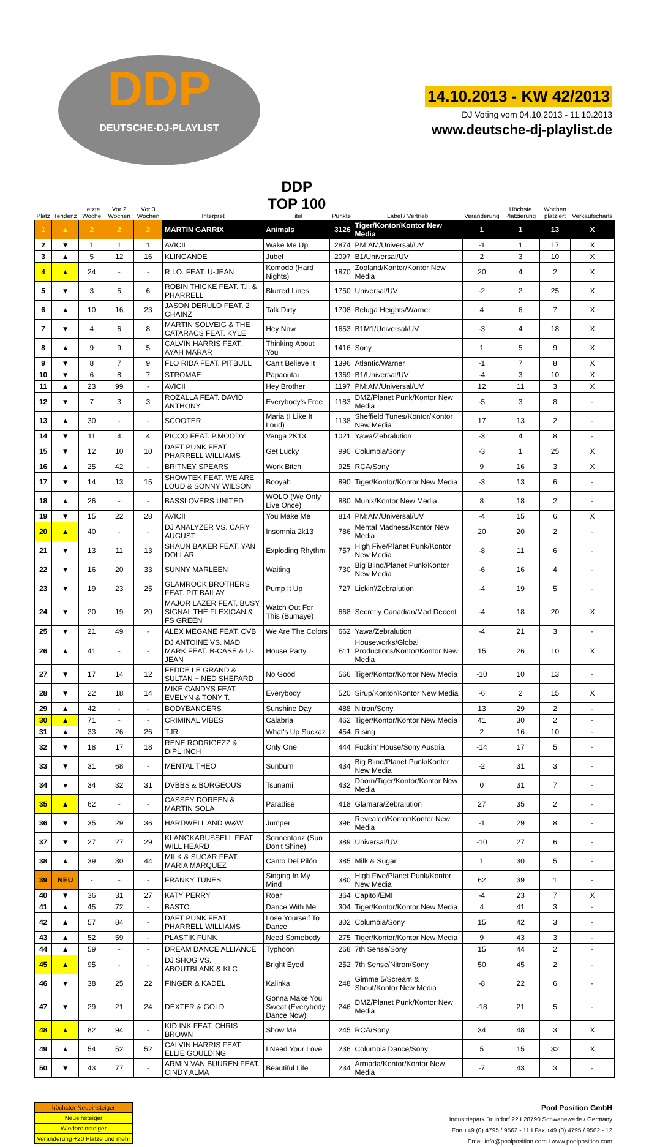DDP
DEUTSCHE-DJ-PLAYLIST
14.10.2013 - KW 42/2013
DJ Voting vom 04.10.2013 - 11.10.2013
www.deutsche-dj-playlist.de
| Platz | Tendenz | Letzte Woche | Vor 2 Wochen | Vor 3 Wochen | Interpret | DDP TOP 100 Titel | Punkte | Label / Vertrieb | Veränderung | Höchste Platzierung | Wochen platziert | Verkaufscharts |
| --- | --- | --- | --- | --- | --- | --- | --- | --- | --- | --- | --- | --- |
| 1 | ▲ | 2 | 2 | 2 | MARTIN GARRIX | Animals | 3126 | Tiger/Kontor/Kontor New Media | 1 | 1 | 13 | X |
| 2 | ▼ | 1 | 1 | 1 | AVICII | Wake Me Up | 2874 | PM:AM/Universal/UV | -1 | 1 | 17 | X |
| 3 | ▲ | 5 | 12 | 16 | KLINGANDE | Jubel | 2097 | B1/Universal/UV | 2 | 3 | 10 | X |
| 4 | ▲ | 24 | - | - | R.I.O. FEAT. U-JEAN | Komodo (Hard Nights) | 1870 | Zooland/Kontor/Kontor New Media | 20 | 4 | 2 | X |
| 5 | ▼ | 3 | 5 | 6 | ROBIN THICKE FEAT. T.I. & PHARRELL | Blurred Lines | 1750 | Universal/UV | -2 | 2 | 25 | X |
| 6 | ▲ | 10 | 16 | 23 | JASON DERULO FEAT. 2 CHAINZ | Talk Dirty | 1708 | Beluga Heights/Warner | 4 | 6 | 7 | X |
| 7 | ▼ | 4 | 6 | 8 | MARTIN SOLVEIG & THE CATARACS FEAT. KYLE | Hey Now | 1653 | B1M1/Universal/UV | -3 | 4 | 18 | X |
| 8 | ▲ | 9 | 9 | 5 | CALVIN HARRIS FEAT. AYAH MARAR | Thinking About You | 1416 | Sony | 1 | 5 | 9 | X |
| 9 | ▼ | 8 | 7 | 9 | FLO RIDA FEAT. PITBULL | Can't Believe It | 1396 | Atlantic/Warner | -1 | 7 | 8 | X |
| 10 | ▼ | 6 | 8 | 7 | STROMAE | Papaoutai | 1369 | B1/Universal/UV | -4 | 3 | 10 | X |
| 11 | ▲ | 23 | 99 | - | AVICII | Hey Brother | 1197 | PM:AM/Universal/UV | 12 | 11 | 3 | X |
| 12 | ▼ | 7 | 3 | 3 | ROZALLA FEAT. DAVID ANTHONY | Everybody's Free | 1183 | DMZ/Planet Punk/Kontor New Media | -5 | 3 | 8 | - |
| 13 | ▲ | 30 | - | - | SCOOTER | Maria (I Like It Loud) | 1138 | Sheffield Tunes/Kontor/Kontor New Media | 17 | 13 | 2 | - |
| 14 | ▼ | 11 | 4 | 4 | PICCO FEAT. P.MOODY | Venga 2K13 | 1021 | Yawa/Zebralution | -3 | 4 | 8 | - |
| 15 | ▼ | 12 | 10 | 10 | DAFT PUNK FEAT. PHARRELL WILLIAMS | Get Lucky | 990 | Columbia/Sony | -3 | 1 | 25 | X |
| 16 | ▲ | 25 | 42 | - | BRITNEY SPEARS | Work Bitch | 925 | RCA/Sony | 9 | 16 | 3 | X |
| 17 | ▼ | 14 | 13 | 15 | SHOWTEK FEAT. WE ARE LOUD & SONNY WILSON | Booyah | 890 | Tiger/Kontor/Kontor New Media | -3 | 13 | 6 | - |
| 18 | ▲ | 26 | - | - | BASSLOVERS UNITED | WOLO (We Only Live Once) | 880 | Munix/Kontor New Media | 8 | 18 | 2 | - |
| 19 | ▼ | 15 | 22 | 28 | AVICII | You Make Me | 814 | PM:AM/Universal/UV | -4 | 15 | 6 | X |
| 20 | ▲ | 40 | - | - | DJ ANALYZER VS. CARY AUGUST | Insomnia 2k13 | 786 | Mental Madness/Kontor New Media | 20 | 20 | 2 | - |
| 21 | ▼ | 13 | 11 | 13 | SHAUN BAKER FEAT. YAN DOLLAR | Exploding Rhythm | 757 | High Five/Planet Punk/Kontor New Media | -8 | 11 | 6 | - |
| 22 | ▼ | 16 | 20 | 33 | SUNNY MARLEEN | Waiting | 730 | Big Blind/Planet Punk/Kontor New Media | -6 | 16 | 4 | - |
| 23 | ▼ | 19 | 23 | 25 | GLAMROCK BROTHERS FEAT. PIT BAILAY | Pump It Up | 727 | Lickin'/Zebralution | -4 | 19 | 5 | - |
| 24 | ▼ | 20 | 19 | 20 | MAJOR LAZER FEAT. BUSY SIGNAL THE FLEXICAN & FS GREEN | Watch Out For This (Bumaye) | 668 | Secretly Canadian/Mad Decent | -4 | 18 | 20 | X |
| 25 | ▼ | 21 | 49 | - | ALEX MEGANE FEAT. CVB | We Are The Colors | 662 | Yawa/Zebralution | -4 | 21 | 3 | - |
| 26 | ▲ | 41 | - | - | DJ ANTOINE VS. MAD MARK FEAT. B-CASE & U-JEAN | House Party | 611 | Houseworks/Global Productions/Kontor/Kontor New Media | 15 | 26 | 10 | X |
| 27 | ▼ | 17 | 14 | 12 | FEDDE LE GRAND & SULTAN + NED SHEPARD | No Good | 566 | Tiger/Kontor/Kontor New Media | -10 | 10 | 13 | - |
| 28 | ▼ | 22 | 18 | 14 | MIKE CANDYS FEAT. EVELYN & TONY T. | Everybody | 520 | Sirup/Kontor/Kontor New Media | -6 | 2 | 15 | X |
| 29 | ▲ | 42 | - | - | BODYBANGERS | Sunshine Day | 488 | Nitron/Sony | 13 | 29 | 2 | - |
| 30 | ▲ | 71 | - | - | CRIMINAL VIBES | Calabria | 462 | Tiger/Kontor/Kontor New Media | 41 | 30 | 2 | - |
| 31 | ▲ | 33 | 26 | 26 | TJR | What's Up Suckaz | 454 | Rising | 2 | 16 | 10 | - |
| 32 | ▼ | 18 | 17 | 18 | RENE RODRIGEZZ & DIPL.INCH | Only One | 444 | Fuckin' House/Sony Austria | -14 | 17 | 5 | - |
| 33 | ▼ | 31 | 68 | - | MENTAL THEO | Sunburn | 434 | Big Blind/Planet Punk/Kontor New Media | -2 | 31 | 3 | - |
| 34 | ● | 34 | 32 | 31 | DVBBS & BORGEOUS | Tsunami | 432 | Doorn/Tiger/Kontor/Kontor New Media | 0 | 31 | 7 | - |
| 35 | ▲ | 62 | - | - | CASSEY DOREEN & MARTIN SOLA | Paradise | 418 | Glamara/Zebralution | 27 | 35 | 2 | - |
| 36 | ▼ | 35 | 29 | 36 | HARDWELL AND W&W | Jumper | 396 | Revealed/Kontor/Kontor New Media | -1 | 29 | 8 | - |
| 37 | ▼ | 27 | 27 | 29 | KLANGKARUSSELL FEAT. WILL HEARD | Sonnentanz (Sun Don't Shine) | 389 | Universal/UV | -10 | 27 | 6 | - |
| 38 | ▲ | 39 | 30 | 44 | MILK & SUGAR FEAT. MARIA MARQUEZ | Canto Del Pilón | 385 | Milk & Sugar | 1 | 30 | 5 | - |
| 39 | NEU | - | - | - | FRANKY TUNES | Singing In My Mind | 380 | High Five/Planet Punk/Kontor New Media | 62 | 39 | 1 | - |
| 40 | ▼ | 36 | 31 | 27 | KATY PERRY | Roar | 364 | Capitol/EMI | -4 | 23 | 7 | X |
| 41 | ▲ | 45 | 72 | - | BASTO | Dance With Me | 304 | Tiger/Kontor/Kontor New Media | 4 | 41 | 3 | - |
| 42 | ▲ | 57 | 84 | - | DAFT PUNK FEAT. PHARRELL WILLIAMS | Lose Yourself To Dance | 302 | Columbia/Sony | 15 | 42 | 3 | - |
| 43 | ▲ | 52 | 59 | - | PLASTIK FUNK | Need Somebody | 275 | Tiger/Kontor/Kontor New Media | 9 | 43 | 3 | - |
| 44 | ▲ | 59 | - | - | DREAM DANCE ALLIANCE | Typhoon | 268 | 7th Sense/Sony | 15 | 44 | 2 | - |
| 45 | ▲ | 95 | - | - | DJ SHOG VS. ABOUTBLANK & KLC | Bright Eyed | 252 | 7th Sense/Nitron/Sony | 50 | 45 | 2 | - |
| 46 | ▼ | 38 | 25 | 22 | FINGER & KADEL | Kalinka | 248 | Gimme 5/Scream & Shout/Kontor New Media | -8 | 22 | 6 | - |
| 47 | ▼ | 29 | 21 | 24 | DEXTER & GOLD | Gonna Make You Sweat (Everybody Dance Now) | 246 | DMZ/Planet Punk/Kontor New Media | -18 | 21 | 5 | - |
| 48 | ▲ | 82 | 94 | - | KID INK FEAT. CHRIS BROWN | Show Me | 245 | RCA/Sony | 34 | 48 | 3 | X |
| 49 | ▲ | 54 | 52 | 52 | CALVIN HARRIS FEAT. ELLIE GOULDING | I Need Your Love | 236 | Columbia Dance/Sony | 5 | 15 | 32 | X |
| 50 | ▼ | 43 | 77 | - | ARMIN VAN BUUREN FEAT. CINDY ALMA | Beautiful Life | 234 | Armada/Kontor/Kontor New Media | -7 | 43 | 3 | - |
höchster Neueinsteiger
Neueinsteiger
Wiedereinsteiger
Veränderung +20 Plätze und mehr
Pool Position GmbH
Industriepark Brundorf 22 I 28790 Schwanewede / Germany
Fon +49 (0) 4795 / 9562 - 11 I Fax +49 (0) 4795 / 9562 - 12
Email info@poolposition.com I www.poolposition.com